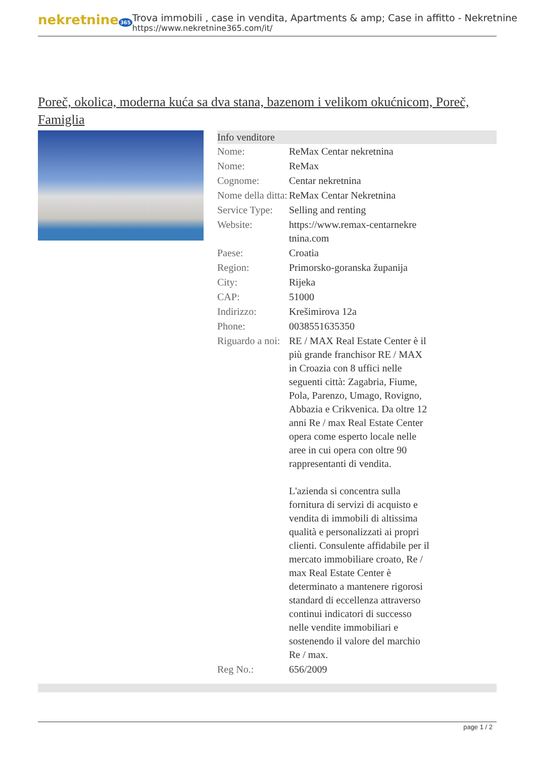nekretnine 365
Trova immobili , case in vendita, Apartments & amp; Case in affitto - Nekretnine
https://www.nekretnine365.com/it/
Poreč, okolica, moderna kuća sa dva stana, bazenom i velikom okućnicom, Poreč, Famiglia
| Info venditore | | |
| --- | --- | --- |
| Nome: | ReMax Centar nekretnina | |
| Nome: | ReMax | |
| Cognome: | Centar nekretnina | |
| Nome della ditta: | ReMax Centar Nekretnina | |
| Service Type: | Selling and renting | |
| Website: | https://www.remax-centarnekre tnina.com | |
| Paese: | Croatia | |
| Region: | Primorsko-goranska županija | |
| City: | Rijeka | |
| CAP: | 51000 | |
| Indirizzo: | Krešimirova 12a | |
| Phone: | 0038551635350 | |
| Riguardo a noi: | RE / MAX Real Estate Center è il più grande franchisor RE / MAX in Croazia con 8 uffici nelle seguenti città: Zagabria, Fiume, Pola, Parenzo, Umago, Rovigno, Abbazia e Crikvenica. Da oltre 12 anni Re / max Real Estate Center opera come esperto locale nelle aree in cui opera con oltre 90 rappresentanti di vendita. L'azienda si concentra sulla fornitura di servizi di acquisto e vendita di immobili di altissima qualità e personalizzati ai propri clienti. Consulente affidabile per il mercato immobiliare croato, Re / max Real Estate Center è determinato a mantenere rigorosi standard di eccellenza attraverso continui indicatori di successo nelle vendite immobiliari e sostenendo il valore del marchio Re / max. | |
| Reg No.: | 656/2009 | |
page 1 / 2